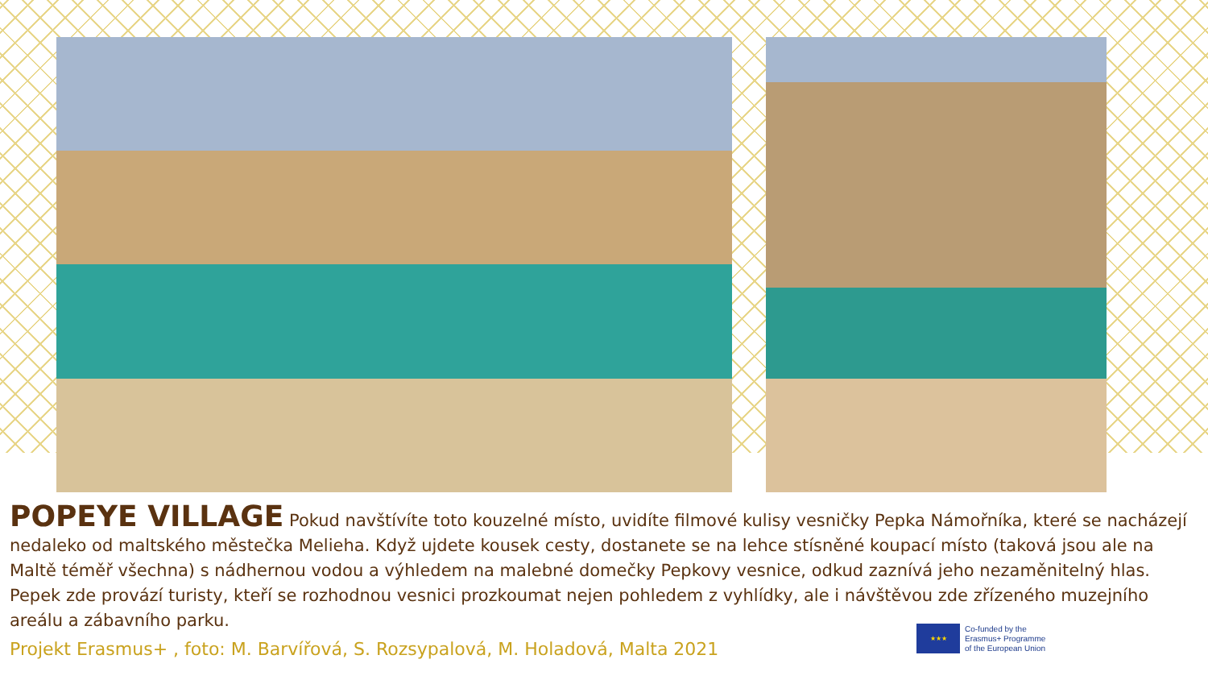POPEYE VILLAGE
Pokud navštívíte toto kouzelné místo, uvidíte filmové kulisy vesničky Pepka Námořníka, které se nacházejí nedaleko od maltského městečka Melieha. Když ujdete kousek cesty, dostanete se na lehce stísněné koupací místo (taková jsou ale na Maltě téměř všechna) s nádhernou vodou a výhledem na malebné domečky Pepkovy vesnice, odkud zaznívá jeho nezaměnitelný hlas. Pepek zde provází turisty, kteří se rozhodnou vesnici prozkoumat nejen pohledem z vyhlídky, ale i návštěvou zde zřízeného muzejního areálu a zábavního parku.
Projekt Erasmus+ , foto: M. Barvířová, S. Rozsypalová, M. Holadová, Malta 2021
★★★
Co-funded by the
Erasmus+ Programme
of the European Union